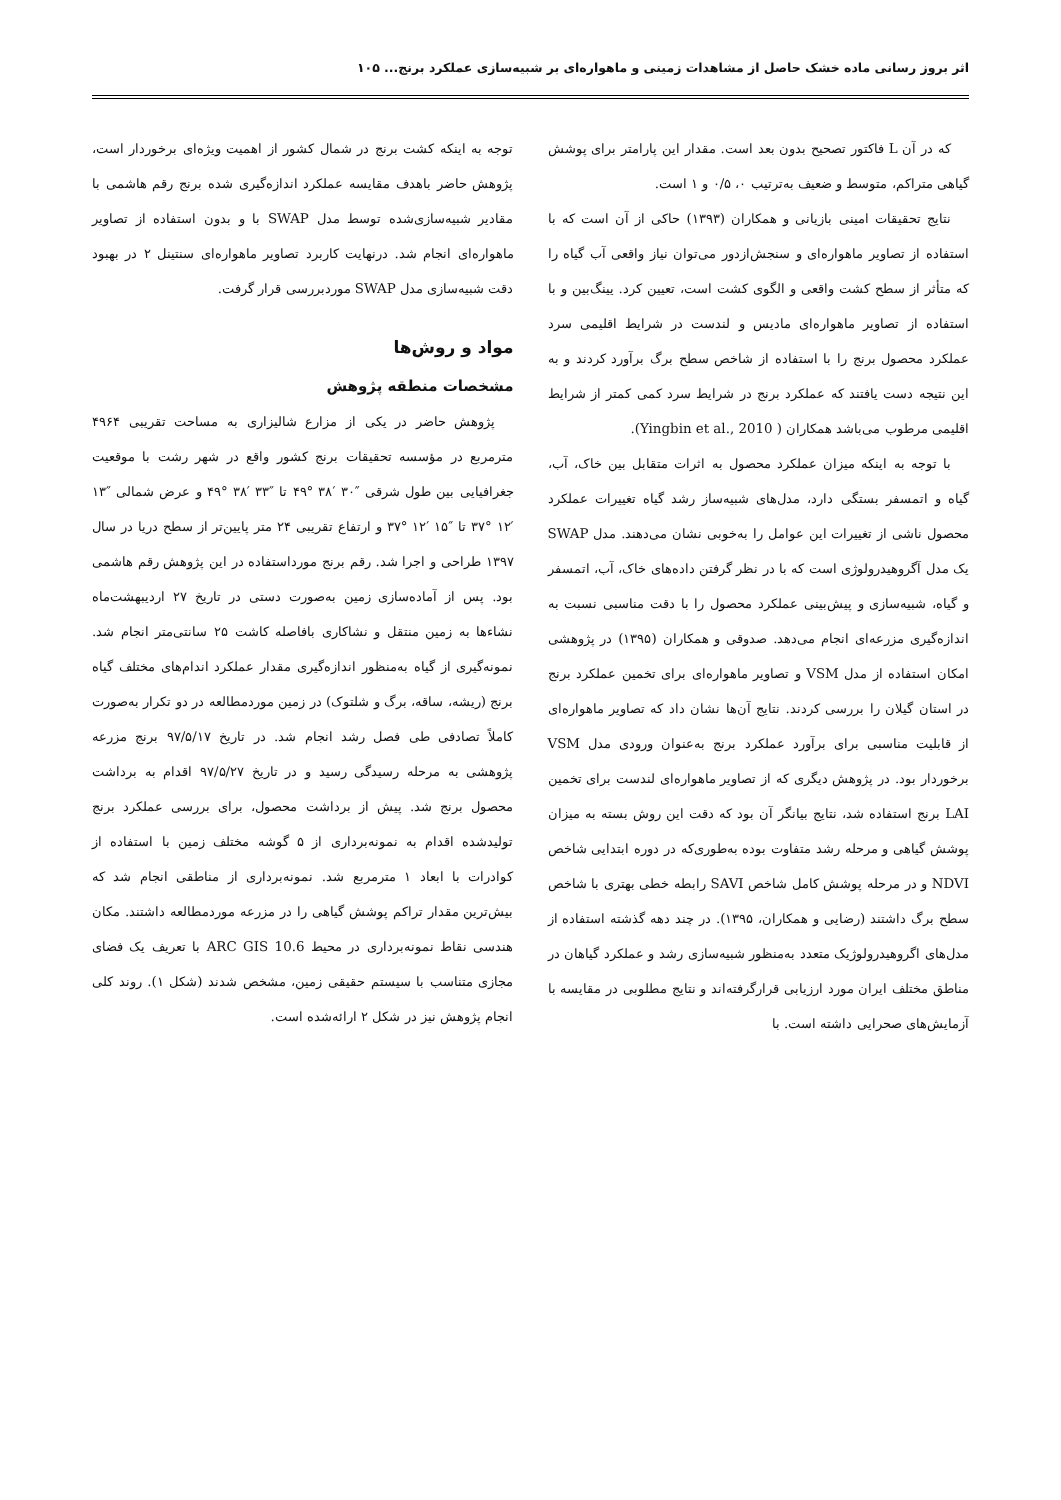اثر بروز رسانی ماده خشک حاصل از مشاهدات زمینی و ماهواره‌ای بر شبیه‌سازی عملکرد برنج... ۱۰۵
که در آن L فاکتور تصحیح بدون بعد است. مقدار این پارامتر برای پوشش گیاهی متراکم، متوسط و ضعیف به‌ترتیب ۰، ۰/۵ و ۱ است.
نتایج تحقیقات امینی بازیانی و همکاران (۱۳۹۳) حاکی از آن است که با استفاده از تصاویر ماهواره‌ای و سنجش‌ازدور می‌توان نیاز واقعی آب گیاه را که متأثر از سطح کشت واقعی و الگوی کشت است، تعیین کرد. یینگ‌بین و با استفاده از تصاویر ماهواره‌ای مادیس و لندست در شرایط اقلیمی سرد عملکرد محصول برنج را با استفاده از شاخص سطح برگ برآورد کردند و به این نتیجه دست یافتند که عملکرد برنج در شرایط سرد کمی کمتر از شرایط اقلیمی مرطوب می‌باشد همکاران ( Yingbin et al., 2010).
با توجه به اینکه میزان عملکرد محصول به اثرات متقابل بین خاک، آب، گیاه و اتمسفر بستگی دارد، مدل‌های شبیه‌ساز رشد گیاه تغییرات عملکرد محصول ناشی از تغییرات این عوامل را به‌خوبی نشان می‌دهند. مدل SWAP یک مدل آگروهیدرولوژی است که با در نظر گرفتن داده‌های خاک، آب، اتمسفر و گیاه، شبیه‌سازی و پیش‌بینی عملکرد محصول را با دقت مناسبی نسبت به اندازه‌گیری مزرعه‌ای انجام می‌دهد. صدوقی و همکاران (۱۳۹۵) در پژوهشی امکان استفاده از مدل VSM و تصاویر ماهواره‌ای برای تخمین عملکرد برنج در استان گیلان را بررسی کردند. نتایج آن‌ها نشان داد که تصاویر ماهواره‌ای از قابلیت مناسبی برای برآورد عملکرد برنج به‌عنوان ورودی مدل VSM برخوردار بود. در پژوهش دیگری که از تصاویر ماهواره‌ای لندست برای تخمین LAI برنج استفاده شد، نتایج بیانگر آن بود که دقت این روش بسته به میزان پوشش گیاهی و مرحله رشد متفاوت بوده به‌طوری‌که در دوره ابتدایی شاخص NDVI و در مرحله پوشش کامل شاخص SAVI رابطه خطی بهتری با شاخص سطح برگ داشتند (رضایی و همکاران، ۱۳۹۵). در چند دهه گذشته استفاده از مدل‌های اگروهیدرولوژیک متعدد به‌منظور شبیه‌سازی رشد و عملکرد گیاهان در مناطق مختلف ایران مورد ارزیابی قرارگرفته‌اند و نتایج مطلوبی در مقایسه با آزمایش‌های صحرایی داشته است. با
توجه به اینکه کشت برنج در شمال کشور از اهمیت ویژه‌ای برخوردار است، پژوهش حاضر باهدف مقایسه عملکرد اندازه‌گیری شده برنج رقم هاشمی با مقادیر شبیه‌سازی‌شده توسط مدل SWAP با و بدون استفاده از تصاویر ماهواره‌ای انجام شد. درنهایت کاربرد تصاویر ماهواره‌ای سنتینل ۲ در بهبود دقت شبیه‌سازی مدل SWAP موردبررسی قرار گرفت.
مواد و روش‌ها
مشخصات منطقه پژوهش
پژوهش حاضر در یکی از مزارع شالیزاری به مساحت تقریبی ۴۹۶۴ مترمربع در مؤسسه تحقیقات برنج کشور واقع در شهر رشت با موقعیت جغرافیایی بین طول شرقی ″۳۰ ′۳۸ °۴۹ تا ″۳۳ ′۳۸ °۴۹ و عرض شمالی ″۱۳ ′۱۲ °۳۷ تا ″۱۵ ′۱۲ °۳۷ و ارتفاع تقریبی ۲۴ متر پایین‌تر از سطح دریا در سال ۱۳۹۷ طراحی و اجرا شد. رقم برنج مورداستفاده در این پژوهش رقم هاشمی بود. پس از آماده‌سازی زمین به‌صورت دستی در تاریخ ۲۷ اردیبهشت‌ماه نشاءها به زمین منتقل و نشاکاری بافاصله کاشت ۲۵ سانتی‌متر انجام شد. نمونه‌گیری از گیاه به‌منظور اندازه‌گیری مقدار عملکرد اندام‌های مختلف گیاه برنج (ریشه، ساقه، برگ و شلتوک) در زمین موردمطالعه در دو تکرار به‌صورت کاملاً تصادفی طی فصل رشد انجام شد. در تاریخ ۹۷/۵/۱۷ برنج مزرعه پژوهشی به مرحله رسیدگی رسید و در تاریخ ۹۷/۵/۲۷ اقدام به برداشت محصول برنج شد. پیش از برداشت محصول، برای بررسی عملکرد برنج تولیدشده اقدام به نمونه‌برداری از ۵ گوشه مختلف زمین با استفاده از کوادرات با ابعاد ۱ مترمربع شد. نمونه‌برداری از مناطقی انجام شد که بیش‌ترین مقدار تراکم پوشش گیاهی را در مزرعه موردمطالعه داشتند. مکان هندسی نقاط نمونه‌برداری در محیط ARC GIS 10.6 با تعریف یک فضای مجازی متناسب با سیستم حقیقی زمین، مشخص شدند (شکل ۱). روند کلی انجام پژوهش نیز در شکل ۲ ارائه‌شده است.